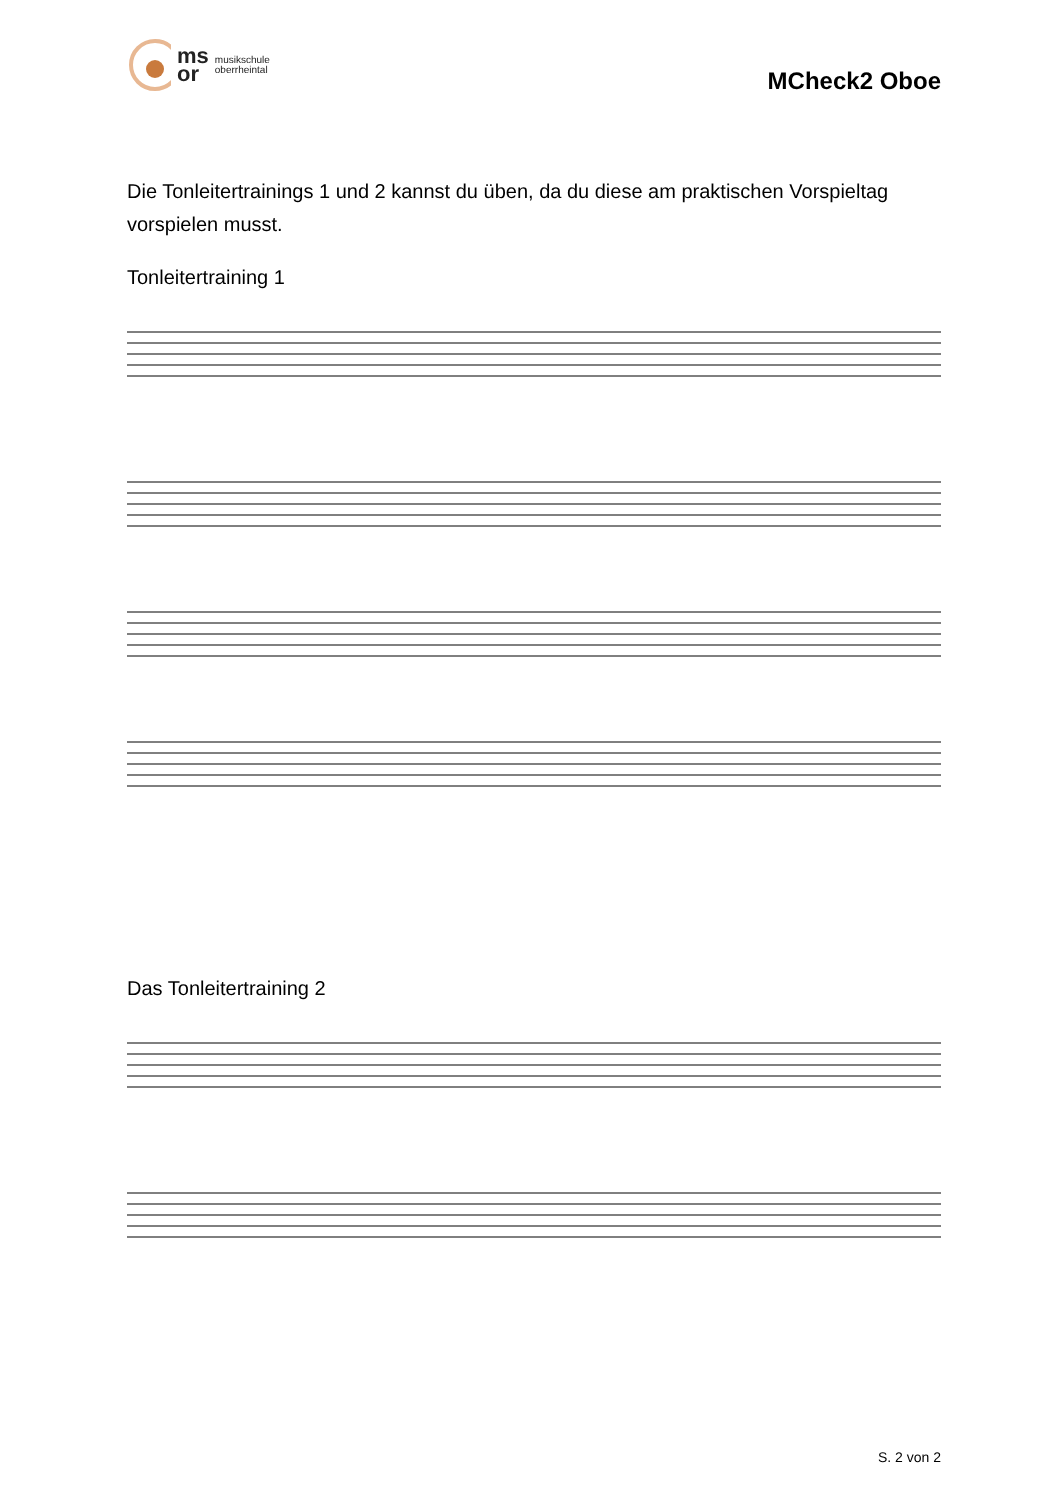ms
or
musikschule
oberrheintal
MCheck2 Oboe
Die Tonleitertrainings 1 und 2 kannst du üben, da du diese am praktischen Vorspieltag vorspielen musst.
Tonleitertraining 1
Das Tonleitertraining 2
S. 2 von 2